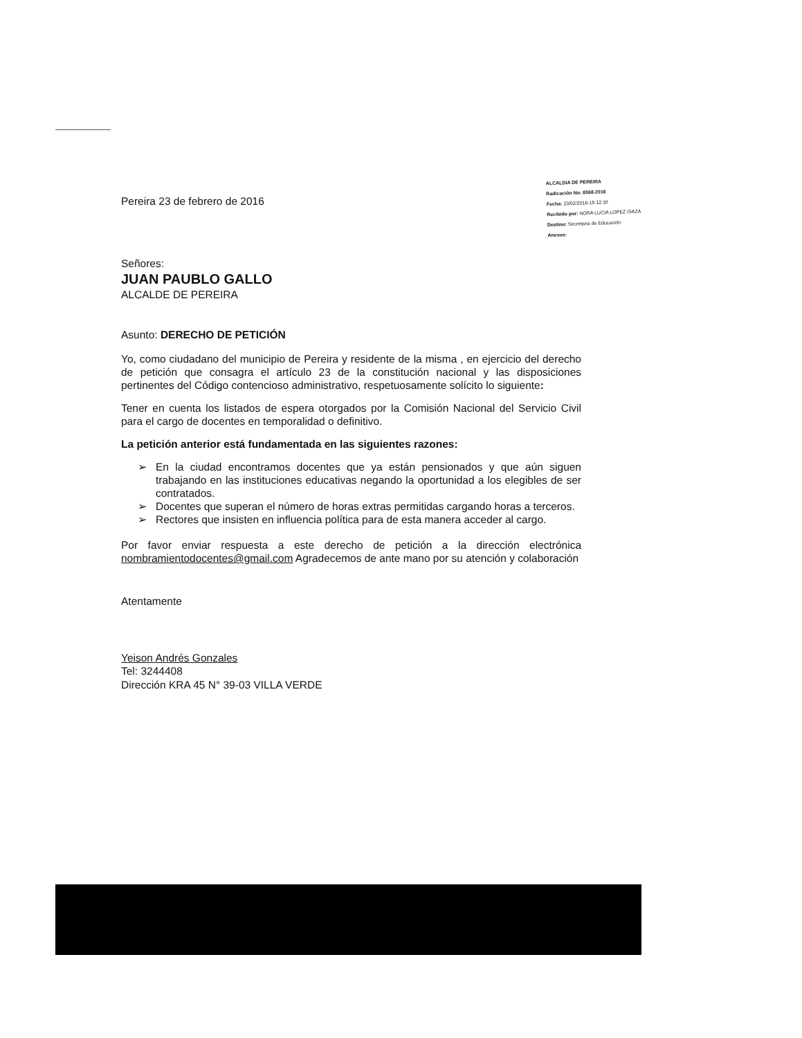Pereira 23 de febrero de 2016
ALCALDIA DE PEREIRA
Radicación No: 8368-2016
Fecha: 23/02/2016-15:12:16
Recibido por: NORA LUCIA LOPEZ ISAZA
Destino: Secretaria de Educación
Anexos:
Señores:
JUAN PAUBLO GALLO
ALCALDE DE PEREIRA
Asunto: DERECHO DE PETICIÓN
Yo, como ciudadano del municipio de Pereira y residente de la misma , en ejercicio del derecho de petición que consagra el artículo 23 de la constitución nacional y las disposiciones pertinentes del Código contencioso administrativo, respetuosamente solícito lo siguiente:
Tener en cuenta los listados de espera otorgados por la Comisión Nacional del Servicio Civil para el cargo de docentes en temporalidad o definitivo.
La petición anterior está fundamentada en las siguientes razones:
➢ En la ciudad encontramos docentes que ya están pensionados y que aún siguen trabajando en las instituciones educativas negando la oportunidad a los elegibles de ser contratados.
➢ Docentes que superan el número de horas extras permitidas cargando horas a terceros.
➢ Rectores que insisten en influencia política para de esta manera acceder al cargo.
Por favor enviar respuesta a este derecho de petición a la dirección electrónica nombramientodocentes@gmail.com Agradecemos de ante mano por su atención y colaboración
Atentamente
Yeison Andrés Gonzales
Tel: 3244408
Dirección KRA 45 N° 39-03 VILLA VERDE